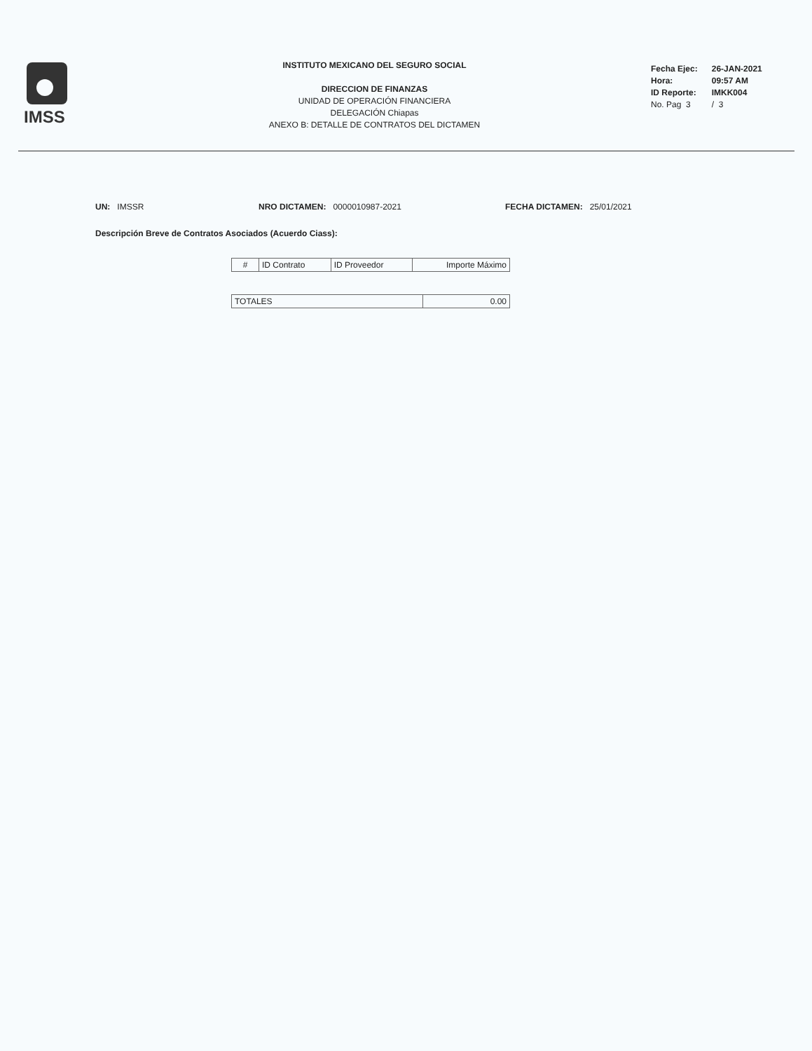IMSS
INSTITUTO MEXICANO DEL SEGURO SOCIAL
DIRECCION DE FINANZAS
UNIDAD DE OPERACIÓN FINANCIERA
DELEGACIÓN Chiapas
ANEXO B: DETALLE DE CONTRATOS DEL DICTAMEN
| Fecha Ejec: | 26-JAN-2021 |
| Hora: | 09:57 AM |
| ID Reporte: | IMKK004 |
| No. Pag 3 | / 3 |
UN: IMSSR NRO DICTAMEN: 0000010987-2021 FECHA DICTAMEN: 25/01/2021
Descripción Breve de Contratos Asociados (Acuerdo Ciass):
| # | ID Contrato | ID Proveedor | Importe Máximo |
| --- | --- | --- | --- |
| TOTALES | 0.00 |